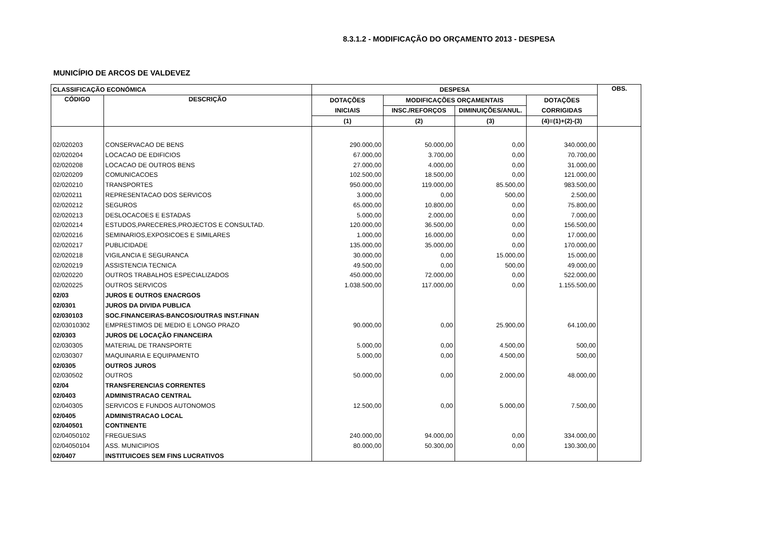8.3.1.2 - MODIFICAÇÃO DO ORÇAMENTO 2013 - DESPESA
MUNICÍPIO DE ARCOS DE VALDEVEZ
| CLASSIFICAÇÃO ECONÓMICA | | DESPESA | | | | OBS. |
| --- | --- | --- | --- | --- | --- | --- |
| CÓDIGO | DESCRIÇÃO | DOTAÇÕES | MODIFICAÇÕES ORÇAMENTAIS | | DOTAÇÕES | |
| | | INICIAIS | INSC./REFORÇOS | DIMINUIÇÕES/ANUL. | CORRIGIDAS | |
| | | (1) | (2) | (3) | (4)=(1)+(2)-(3) | |
| 02/020203 | CONSERVACAO DE BENS | 290.000,00 | 50.000,00 | 0,00 | 340.000,00 | |
| 02/020204 | LOCACAO DE EDIFICIOS | 67.000,00 | 3.700,00 | 0,00 | 70.700,00 | |
| 02/020208 | LOCACAO DE OUTROS BENS | 27.000,00 | 4.000,00 | 0,00 | 31.000,00 | |
| 02/020209 | COMUNICACOES | 102.500,00 | 18.500,00 | 0,00 | 121.000,00 | |
| 02/020210 | TRANSPORTES | 950.000,00 | 119.000,00 | 85.500,00 | 983.500,00 | |
| 02/020211 | REPRESENTACAO DOS SERVICOS | 3.000,00 | 0,00 | 500,00 | 2.500,00 | |
| 02/020212 | SEGUROS | 65.000,00 | 10.800,00 | 0,00 | 75.800,00 | |
| 02/020213 | DESLOCACOES E ESTADAS | 5.000,00 | 2.000,00 | 0,00 | 7.000,00 | |
| 02/020214 | ESTUDOS,PARECERES,PROJECTOS E CONSULTAD. | 120.000,00 | 36.500,00 | 0,00 | 156.500,00 | |
| 02/020216 | SEMINARIOS,EXPOSICOES E SIMILARES | 1.000,00 | 16.000,00 | 0,00 | 17.000,00 | |
| 02/020217 | PUBLICIDADE | 135.000,00 | 35.000,00 | 0,00 | 170.000,00 | |
| 02/020218 | VIGILANCIA E SEGURANCA | 30.000,00 | 0,00 | 15.000,00 | 15.000,00 | |
| 02/020219 | ASSISTENCIA TECNICA | 49.500,00 | 0,00 | 500,00 | 49.000,00 | |
| 02/020220 | OUTROS TRABALHOS ESPECIALIZADOS | 450.000,00 | 72.000,00 | 0,00 | 522.000,00 | |
| 02/020225 | OUTROS SERVICOS | 1.038.500,00 | 117.000,00 | 0,00 | 1.155.500,00 | |
| 02/03 | JUROS E OUTROS ENACRGOS | | | | | |
| 02/0301 | JUROS DA DIVIDA PUBLICA | | | | | |
| 02/030103 | SOC.FINANCEIRAS-BANCOS/OUTRAS INST.FINAN | | | | | |
| 02/03010302 | EMPRESTIMOS DE MEDIO E LONGO PRAZO | 90.000,00 | 0,00 | 25.900,00 | 64.100,00 | |
| 02/0303 | JUROS DE LOCAÇÃO FINANCEIRA | | | | | |
| 02/030305 | MATERIAL DE TRANSPORTE | 5.000,00 | 0,00 | 4.500,00 | 500,00 | |
| 02/030307 | MAQUINARIA E EQUIPAMENTO | 5.000,00 | 0,00 | 4.500,00 | 500,00 | |
| 02/0305 | OUTROS JUROS | | | | | |
| 02/030502 | OUTROS | 50.000,00 | 0,00 | 2.000,00 | 48.000,00 | |
| 02/04 | TRANSFERENCIAS CORRENTES | | | | | |
| 02/0403 | ADMINISTRACAO CENTRAL | | | | | |
| 02/040305 | SERVICOS E FUNDOS AUTONOMOS | 12.500,00 | 0,00 | 5.000,00 | 7.500,00 | |
| 02/0405 | ADMINISTRACAO LOCAL | | | | | |
| 02/040501 | CONTINENTE | | | | | |
| 02/04050102 | FREGUESIAS | 240.000,00 | 94.000,00 | 0,00 | 334.000,00 | |
| 02/04050104 | ASS. MUNICIPIOS | 80.000,00 | 50.300,00 | 0,00 | 130.300,00 | |
| 02/0407 | INSTITUICOES SEM FINS LUCRATIVOS | | | | | |